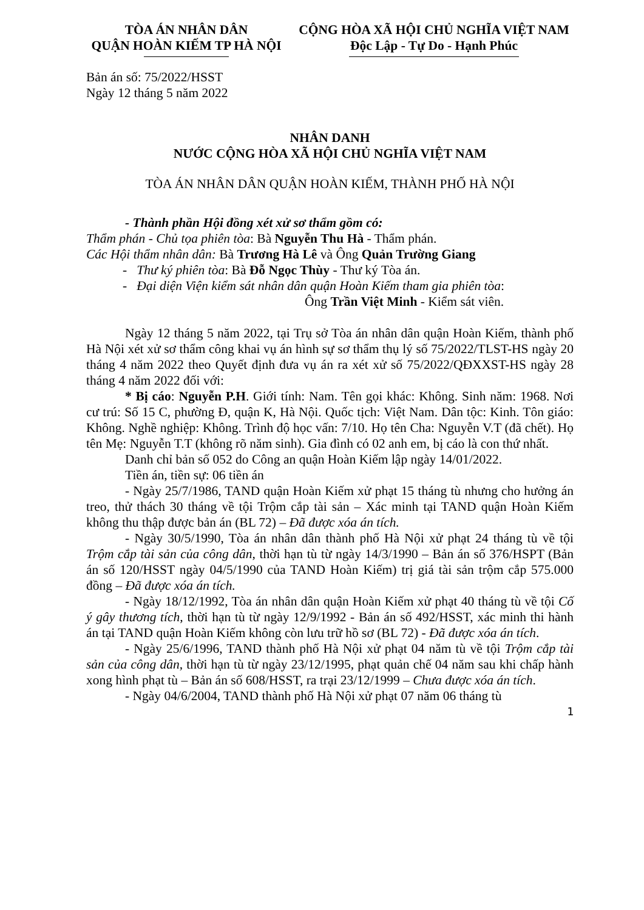TÒA ÁN NHÂN DÂN
QUẬN HOÀN KIẾM TP HÀ NỘI
CỘNG HÒA XÃ HỘI CHỦ NGHĨA VIỆT NAM
Độc Lập - Tự Do - Hạnh Phúc
Bản án số: 75/2022/HSST
Ngày 12 tháng 5 năm 2022
NHÂN DANH
NƯỚC CỘNG HÒA XÃ HỘI CHỦ NGHĨA VIỆT NAM
TÒA ÁN NHÂN DÂN QUẬN HOÀN KIẾM, THÀNH PHỐ HÀ NỘI
- Thành phần Hội đồng xét xử sơ thẩm gồm có:
Thẩm phán - Chủ tọa phiên tòa: Bà Nguyễn Thu Hà - Thẩm phán.
Các Hội thẩm nhân dân: Bà Trương Hà Lê và Ông Quản Trường Giang
- Thư ký phiên tòa: Bà Đỗ Ngọc Thùy - Thư ký Tòa án.
- Đại diện Viện kiểm sát nhân dân quận Hoàn Kiếm tham gia phiên tòa:
Ông Trần Việt Minh - Kiểm sát viên.
Ngày 12 tháng 5 năm 2022, tại Trụ sở Tòa án nhân dân quận Hoàn Kiếm, thành phố Hà Nội xét xử sơ thẩm công khai vụ án hình sự sơ thẩm thụ lý số 75/2022/TLST-HS ngày 20 tháng 4 năm 2022 theo Quyết định đưa vụ án ra xét xử số 75/2022/QĐXXST-HS ngày 28 tháng 4 năm 2022 đối với:
* Bị cáo: Nguyễn P.H. Giới tính: Nam. Tên gọi khác: Không. Sinh năm: 1968. Nơi cư trú: Số 15 C, phường Đ, quận K, Hà Nội. Quốc tịch: Việt Nam. Dân tộc: Kinh. Tôn giáo: Không. Nghề nghiệp: Không. Trình độ học vấn: 7/10. Họ tên Cha: Nguyễn V.T (đã chết). Họ tên Mẹ: Nguyễn T.T (không rõ năm sinh). Gia đình có 02 anh em, bị cáo là con thứ nhất.
Danh chỉ bản số 052 do Công an quận Hoàn Kiếm lập ngày 14/01/2022.
Tiền án, tiền sự: 06 tiền án
- Ngày 25/7/1986, TAND quận Hoàn Kiếm xử phạt 15 tháng tù nhưng cho hưởng án treo, thử thách 30 tháng về tội Trộm cắp tài sản – Xác minh tại TAND quận Hoàn Kiếm không thu thập được bản án (BL 72) – Đã được xóa án tích.
- Ngày 30/5/1990, Tòa án nhân dân thành phố Hà Nội xử phạt 24 tháng tù về tội Trộm cắp tài sản của công dân, thời hạn tù từ ngày 14/3/1990 – Bản án số 376/HSPT (Bản án số 120/HSST ngày 04/5/1990 của TAND Hoàn Kiếm) trị giá tài sản trộm cắp 575.000 đồng – Đã được xóa án tích.
- Ngày 18/12/1992, Tòa án nhân dân quận Hoàn Kiếm xử phạt 40 tháng tù về tội Cố ý gây thương tích, thời hạn tù từ ngày 12/9/1992 - Bản án số 492/HSST, xác minh thi hành án tại TAND quận Hoàn Kiếm không còn lưu trữ hồ sơ (BL 72) - Đã được xóa án tích.
- Ngày 25/6/1996, TAND thành phố Hà Nội xử phạt 04 năm tù về tội Trộm cắp tài sản của công dân, thời hạn tù từ ngày 23/12/1995, phạt quản chế 04 năm sau khi chấp hành xong hình phạt tù – Bản án số 608/HSST, ra trại 23/12/1999 – Chưa được xóa án tích.
- Ngày 04/6/2004, TAND thành phố Hà Nội xử phạt 07 năm 06 tháng tù
1